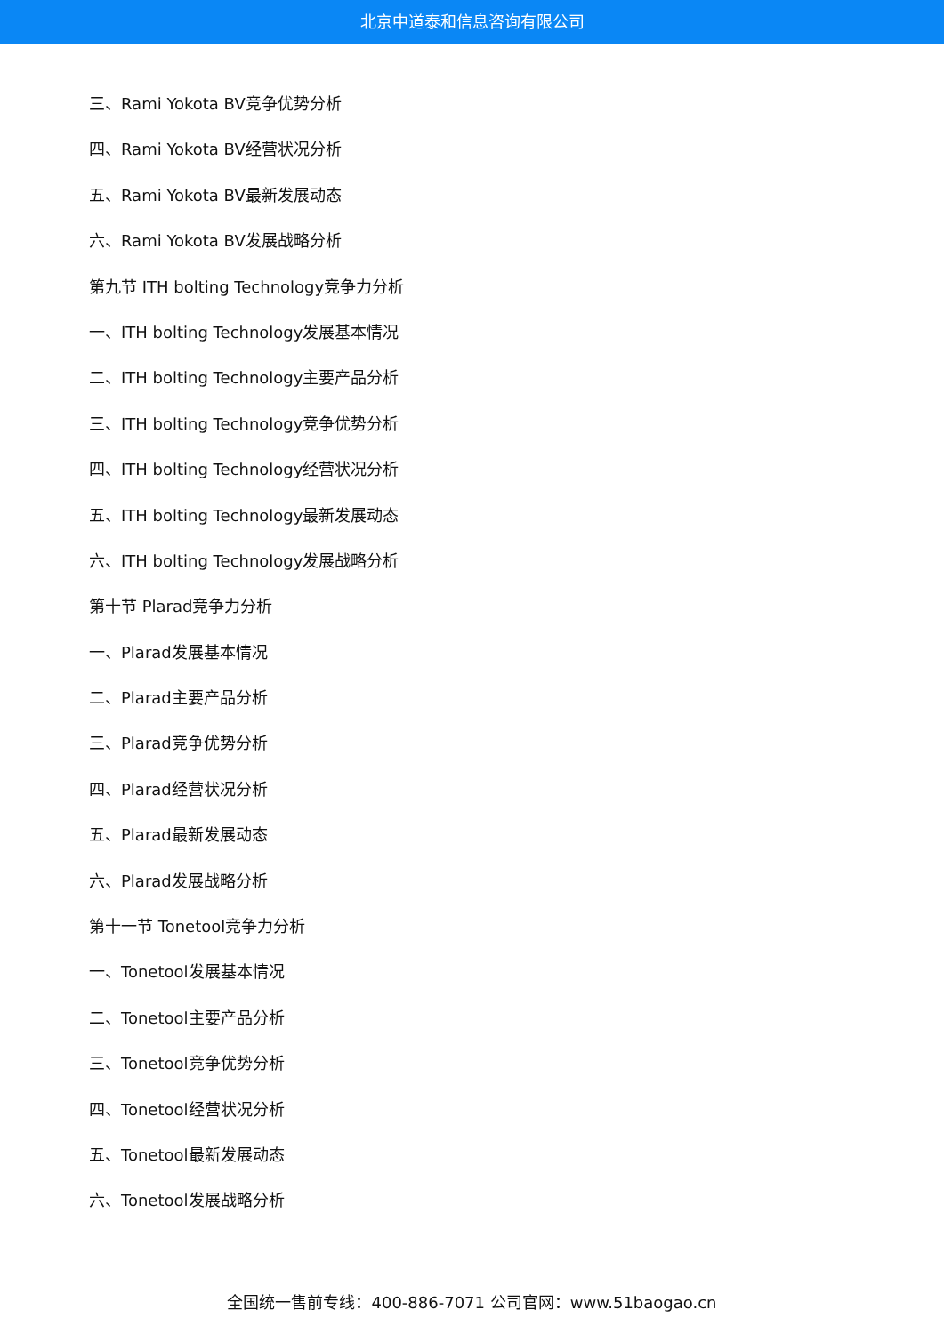北京中道泰和信息咨询有限公司
三、Rami Yokota BV竞争优势分析
四、Rami Yokota BV经营状况分析
五、Rami Yokota BV最新发展动态
六、Rami Yokota BV发展战略分析
第九节 ITH bolting Technology竞争力分析
一、ITH bolting Technology发展基本情况
二、ITH bolting Technology主要产品分析
三、ITH bolting Technology竞争优势分析
四、ITH bolting Technology经营状况分析
五、ITH bolting Technology最新发展动态
六、ITH bolting Technology发展战略分析
第十节 Plarad竞争力分析
一、Plarad发展基本情况
二、Plarad主要产品分析
三、Plarad竞争优势分析
四、Plarad经营状况分析
五、Plarad最新发展动态
六、Plarad发展战略分析
第十一节 Tonetool竞争力分析
一、Tonetool发展基本情况
二、Tonetool主要产品分析
三、Tonetool竞争优势分析
四、Tonetool经营状况分析
五、Tonetool最新发展动态
六、Tonetool发展战略分析
全国统一售前专线：400-886-7071 公司官网：www.51baogao.cn